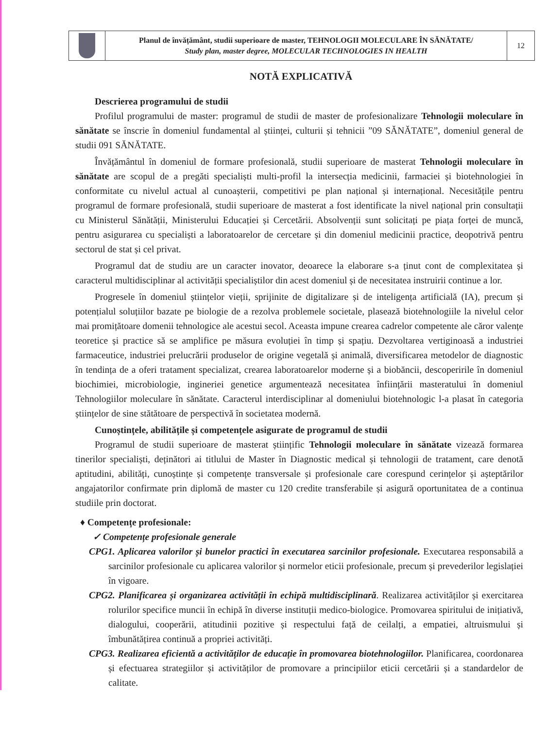| | Planul de învățământ, studii superioare de master, TEHNOLOGII MOLECULARE ÎN SĂNĂTATE/ Study plan, master degree, MOLECULAR TECHNOLOGIES IN HEALTH | 12 |
NOTĂ EXPLICATIVĂ
Descrierea programului de studii
Profilul programului de master: programul de studii de master de profesionalizare Tehnologii moleculare în sănătate se înscrie în domeniul fundamental al științei, culturii și tehnicii ”09 SĂNĂTATE”, domeniul general de studii 091 SĂNĂTATE.
Învățământul în domeniul de formare profesională, studii superioare de masterat Tehnologii moleculare în sănătate are scopul de a pregăti specialiști multi-profil la intersecția medicinii, farmaciei și biotehnologiei în conformitate cu nivelul actual al cunoașterii, competitivi pe plan național și internațional. Necesitățile pentru programul de formare profesională, studii superioare de masterat a fost identificate la nivel național prin consultații cu Ministerul Sănătății, Ministerului Educației și Cercetării. Absolvenții sunt solicitați pe piața forței de muncă, pentru asigurarea cu specialiști a laboratoarelor de cercetare și din domeniul medicinii practice, deopotrivă pentru sectorul de stat și cel privat.
Programul dat de studiu are un caracter inovator, deoarece la elaborare s-a ținut cont de complexitatea și caracterul multidisciplinar al activității specialiștilor din acest domeniul și de necesitatea instruirii continue a lor.
Progresele în domeniul științelor vieții, sprijinite de digitalizare și de inteligența artificială (IA), precum și potențialul soluțiilor bazate pe biologie de a rezolva problemele societale, plasează biotehnologiile la nivelul celor mai promițătoare domenii tehnologice ale acestui secol. Aceasta impune crearea cadrelor competente ale căror valențe teoretice și practice să se amplifice pe măsura evoluției în timp și spațiu. Dezvoltarea vertiginoasă a industriei farmaceutice, industriei prelucrării produselor de origine vegetală și animală, diversificarea metodelor de diagnostic în tendința de a oferi tratament specializat, crearea laboratoarelor moderne și a biobăncii, descoperirile în domeniul biochimiei, microbiologie, ingineriei genetice argumentează necesitatea înființării masteratului în domeniul Tehnologiilor moleculare în sănătate. Caracterul interdisciplinar al domeniului biotehnologic l-a plasat în categoria științelor de sine stătătoare de perspectivă în societatea modernă.
Cunoștințele, abilitățile și competențele asigurate de programul de studii
Programul de studii superioare de masterat științific Tehnologii moleculare în sănătate vizează formarea tinerilor specialiști, deținători ai titlului de Master în Diagnostic medical și tehnologii de tratament, care denotă aptitudini, abilități, cunoștințe și competențe transversale și profesionale care corespund cerințelor și așteptărilor angajatorilor confirmate prin diplomă de master cu 120 credite transferabile și asigură oportunitatea de a continua studiile prin doctorat.
♦ Competențe profesionale:
✓ Competențe profesionale generale
CPG1. Aplicarea valorilor și bunelor practici în executarea sarcinilor profesionale. Executarea responsabilă a sarcinilor profesionale cu aplicarea valorilor și normelor eticii profesionale, precum și prevederilor legislației în vigoare.
CPG2. Planificarea și organizarea activității în echipă multidisciplinară. Realizarea activităților și exercitarea rolurilor specifice muncii în echipă în diverse instituții medico-biologice. Promovarea spiritului de inițiativă, dialogului, cooperării, atitudinii pozitive și respectului față de ceilalți, a empatiei, altruismului și îmbunătățirea continuă a propriei activități.
CPG3. Realizarea eficientă a activităților de educație în promovarea biotehnologiilor. Planificarea, coordonarea și efectuarea strategiilor și activităților de promovare a principiilor eticii cercetării și a standardelor de calitate.